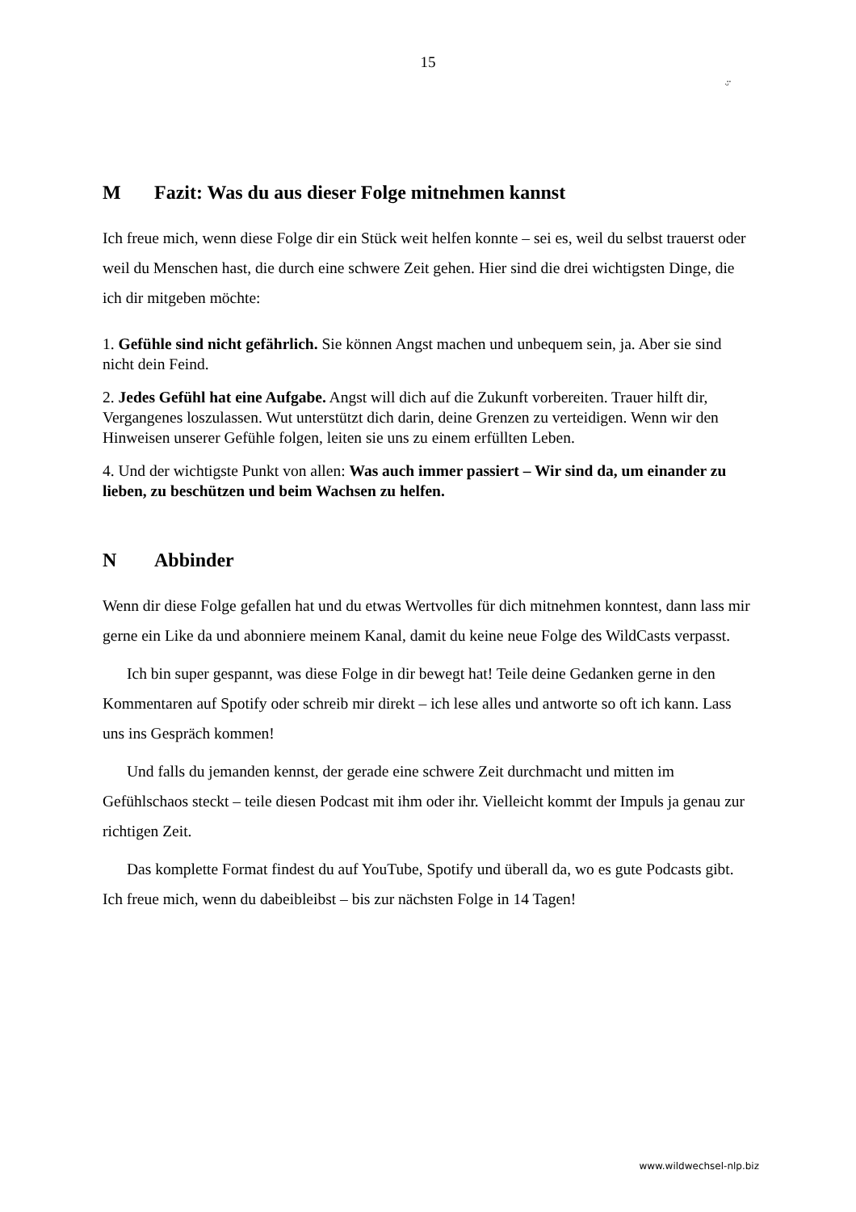15
ᵕ̈
M Fazit: Was du aus dieser Folge mitnehmen kannst
Ich freue mich, wenn diese Folge dir ein Stück weit helfen konnte – sei es, weil du selbst trauerst oder weil du Menschen hast, die durch eine schwere Zeit gehen. Hier sind die drei wichtigsten Dinge, die ich dir mitgeben möchte:
1. Gefühle sind nicht gefährlich. Sie können Angst machen und unbequem sein, ja. Aber sie sind nicht dein Feind.
2. Jedes Gefühl hat eine Aufgabe. Angst will dich auf die Zukunft vorbereiten. Trauer hilft dir, Vergangenes loszulassen. Wut unterstützt dich darin, deine Grenzen zu verteidigen. Wenn wir den Hinweisen unserer Gefühle folgen, leiten sie uns zu einem erfüllten Leben.
4. Und der wichtigste Punkt von allen: Was auch immer passiert – Wir sind da, um einander zu lieben, zu beschützen und beim Wachsen zu helfen.
N Abbinder
Wenn dir diese Folge gefallen hat und du etwas Wertvolles für dich mitnehmen konntest, dann lass mir gerne ein Like da und abonniere meinem Kanal, damit du keine neue Folge des WildCasts verpasst.
Ich bin super gespannt, was diese Folge in dir bewegt hat! Teile deine Gedanken gerne in den Kommentaren auf Spotify oder schreib mir direkt – ich lese alles und antworte so oft ich kann. Lass uns ins Gespräch kommen!
Und falls du jemanden kennst, der gerade eine schwere Zeit durchmacht und mitten im Gefühlschaos steckt – teile diesen Podcast mit ihm oder ihr. Vielleicht kommt der Impuls ja genau zur richtigen Zeit.
Das komplette Format findest du auf YouTube, Spotify und überall da, wo es gute Podcasts gibt. Ich freue mich, wenn du dabeibleibst – bis zur nächsten Folge in 14 Tagen!
www.wildwechsel-nlp.biz